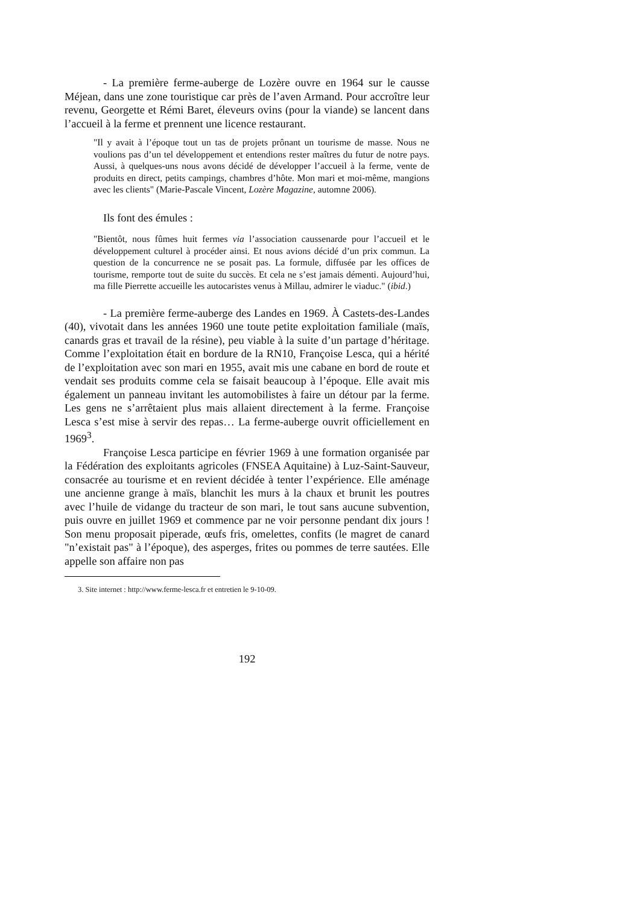- La première ferme-auberge de Lozère ouvre en 1964 sur le causse Méjean, dans une zone touristique car près de l’aven Armand. Pour accroître leur revenu, Georgette et Rémi Baret, éleveurs ovins (pour la viande) se lancent dans l’accueil à la ferme et prennent une licence restaurant.
"Il y avait à l’époque tout un tas de projets prônant un tourisme de masse. Nous ne voulions pas d’un tel développement et entendions rester maîtres du futur de notre pays. Aussi, à quelques-uns nous avons décidé de développer l’accueil à la ferme, vente de produits en direct, petits campings, chambres d’hôte. Mon mari et moi-même, mangions avec les clients" (Marie-Pascale Vincent, Lozère Magazine, automne 2006).
Ils font des émules :
"Bientôt, nous fûmes huit fermes via l’association caussenarde pour l’accueil et le développement culturel à procéder ainsi. Et nous avions décidé d’un prix commun. La question de la concurrence ne se posait pas. La formule, diffusée par les offices de tourisme, remporte tout de suite du succès. Et cela ne s’est jamais démenti. Aujourd’hui, ma fille Pierrette accueille les autocaristes venus à Millau, admirer le viaduc." (ibid.)
- La première ferme-auberge des Landes en 1969. À Castets-des-Landes (40), vivotait dans les années 1960 une toute petite exploitation familiale (maïs, canards gras et travail de la résine), peu viable à la suite d’un partage d’héritage. Comme l’exploitation était en bordure de la RN10, Françoise Lesca, qui a hérité de l’exploitation avec son mari en 1955, avait mis une cabane en bord de route et vendait ses produits comme cela se faisait beaucoup à l’époque. Elle avait mis également un panneau invitant les automobilistes à faire un détour par la ferme. Les gens ne s’arrêtaient plus mais allaient directement à la ferme. Françoise Lesca s’est mise à servir des repas… La ferme-auberge ouvrit officiellement en 1969<sup>3</sup>.
Françoise Lesca participe en février 1969 à une formation organisée par la Fédération des exploitants agricoles (FNSEA Aquitaine) à Luz-Saint-Sauveur, consacrée au tourisme et en revient décidée à tenter l’expérience. Elle aménage une ancienne grange à maïs, blanchit les murs à la chaux et brunit les poutres avec l’huile de vidange du tracteur de son mari, le tout sans aucune subvention, puis ouvre en juillet 1969 et commence par ne voir personne pendant dix jours ! Son menu proposait piperade, œufs fris, omelettes, confits (le magret de canard "n’existait pas" à l’époque), des asperges, frites ou pommes de terre sautées. Elle appelle son affaire non pas
3. Site internet : http://www.ferme-lesca.fr et entretien le 9-10-09.
192